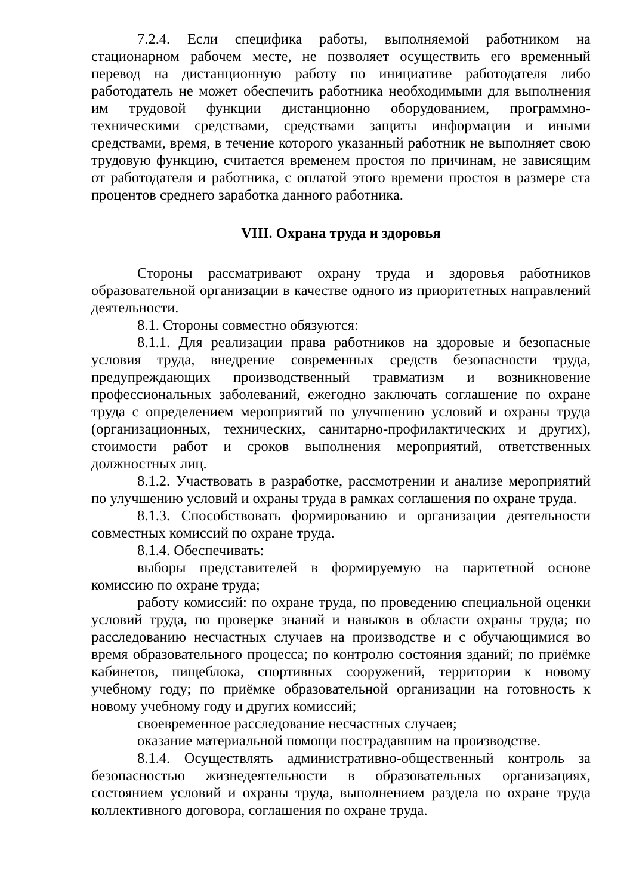7.2.4. Если специфика работы, выполняемой работником на стационарном рабочем месте, не позволяет осуществить его временный перевод на дистанционную работу по инициативе работодателя либо работодатель не может обеспечить работника необходимыми для выполнения им трудовой функции дистанционно оборудованием, программно-техническими средствами, средствами защиты информации и иными средствами, время, в течение которого указанный работник не выполняет свою трудовую функцию, считается временем простоя по причинам, не зависящим от работодателя и работника, с оплатой этого времени простоя в размере ста процентов среднего заработка данного работника.
VIII. Охрана труда и здоровья
Стороны рассматривают охрану труда и здоровья работников образовательной организации в качестве одного из приоритетных направлений деятельности.
8.1. Стороны совместно обязуются:
8.1.1. Для реализации права работников на здоровые и безопасные условия труда, внедрение современных средств безопасности труда, предупреждающих производственный травматизм и возникновение профессиональных заболеваний, ежегодно заключать соглашение по охране труда с определением мероприятий по улучшению условий и охраны труда (организационных, технических, санитарно-профилактических и других), стоимости работ и сроков выполнения мероприятий, ответственных должностных лиц.
8.1.2. Участвовать в разработке, рассмотрении и анализе мероприятий по улучшению условий и охраны труда в рамках соглашения по охране труда.
8.1.3. Способствовать формированию и организации деятельности совместных комиссий по охране труда.
8.1.4. Обеспечивать:
выборы представителей в формируемую на паритетной основе комиссию по охране труда;
работу комиссий: по охране труда, по проведению специальной оценки условий труда, по проверке знаний и навыков в области охраны труда; по расследованию несчастных случаев на производстве и с обучающимися во время образовательного процесса; по контролю состояния зданий; по приёмке кабинетов, пищеблока, спортивных сооружений, территории к новому учебному году; по приёмке образовательной организации на готовность к новому учебному году и других комиссий;
своевременное расследование несчастных случаев;
оказание материальной помощи пострадавшим на производстве.
8.1.4. Осуществлять административно-общественный контроль за безопасностью жизнедеятельности в образовательных организациях, состоянием условий и охраны труда, выполнением раздела по охране труда коллективного договора, соглашения по охране труда.